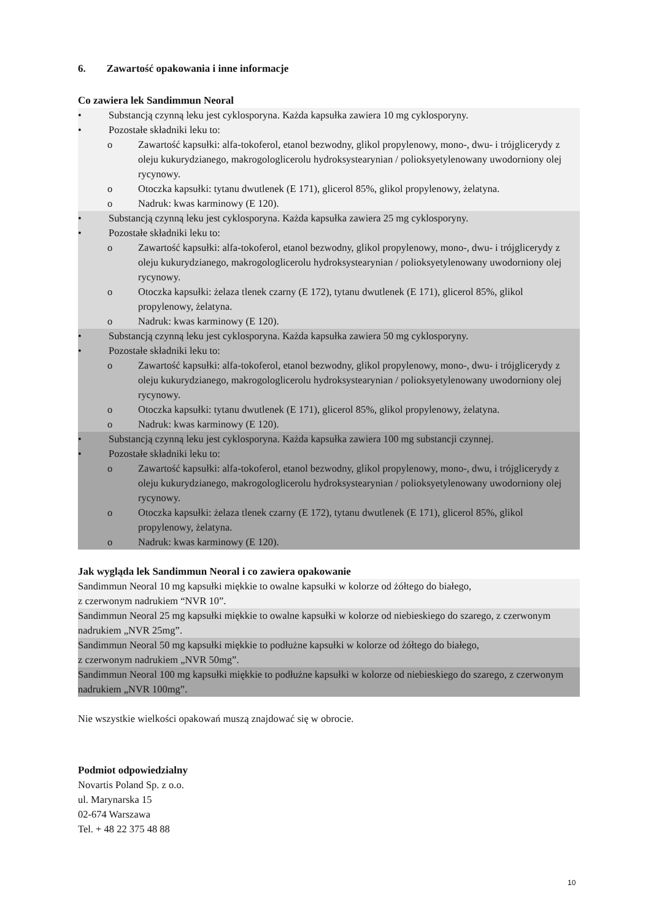6. Zawartość opakowania i inne informacje
Co zawiera lek Sandimmun Neoral
• Substancją czynną leku jest cyklosporyna. Każda kapsułka zawiera 10 mg cyklosporyny.
• Pozostałe składniki leku to:
o Zawartość kapsułki: alfa-tokoferol, etanol bezwodny, glikol propylenowy, mono-, dwu- i trójglicerydy z oleju kukurydzianego, makrogologlicerolu hydroksystearynian / polioksyetylenowany uwodorniony olej rycynowy.
o Otoczka kapsułki: tytanu dwutlenek (E 171), glicerol 85%, glikol propylenowy, żelatyna.
o Nadruk: kwas karminowy (E 120).
• Substancją czynną leku jest cyklosporyna. Każda kapsułka zawiera 25 mg cyklosporyny.
• Pozostałe składniki leku to:
o Zawartość kapsułki: alfa-tokoferol, etanol bezwodny, glikol propylenowy, mono-, dwu- i trójglicerydy z oleju kukurydzianego, makrogologlicerolu hydroksystearynian / polioksyetylenowany uwodorniony olej rycynowy.
o Otoczka kapsułki: żelaza tlenek czarny (E 172), tytanu dwutlenek (E 171), glicerol 85%, glikol propylenowy, żelatyna.
o Nadruk: kwas karminowy (E 120).
• Substancją czynną leku jest cyklosporyna. Każda kapsułka zawiera 50 mg cyklosporyny.
• Pozostałe składniki leku to:
o Zawartość kapsułki: alfa-tokoferol, etanol bezwodny, glikol propylenowy, mono-, dwu- i trójglicerydy z oleju kukurydzianego, makrogologlicerolu hydroksystearynian / polioksyetylenowany uwodorniony olej rycynowy.
o Otoczka kapsułki: tytanu dwutlenek (E 171), glicerol 85%, glikol propylenowy, żelatyna.
o Nadruk: kwas karminowy (E 120).
• Substancją czynną leku jest cyklosporyna. Każda kapsułka zawiera 100 mg substancji czynnej.
• Pozostałe składniki leku to:
o Zawartość kapsułki: alfa-tokoferol, etanol bezwodny, glikol propylenowy, mono-, dwu, i trójglicerydy z oleju kukurydzianego, makrogologlicerolu hydroksystearynian / polioksyetylenowany uwodorniony olej rycynowy.
o Otoczka kapsułki: żelaza tlenek czarny (E 172), tytanu dwutlenek (E 171), glicerol 85%, glikol propylenowy, żelatyna.
o Nadruk: kwas karminowy (E 120).
Jak wygląda lek Sandimmun Neoral i co zawiera opakowanie
Sandimmun Neoral 10 mg kapsułki miękkie to owalne kapsułki w kolorze od żółtego do białego,
z czerwonym nadrukiem “NVR 10”.
Sandimmun Neoral 25 mg kapsułki miękkie to owalne kapsułki w kolorze od niebieskiego do szarego, z czerwonym nadrukiem „NVR 25mg”.
Sandimmun Neoral 50 mg kapsułki miękkie to podłużne kapsułki w kolorze od żółtego do białego,
z czerwonym nadrukiem „NVR 50mg”.
Sandimmun Neoral 100 mg kapsułki miękkie to podłużne kapsułki w kolorze od niebieskiego do szarego, z czerwonym nadrukiem „NVR 100mg”.
Nie wszystkie wielkości opakowań muszą znajdować się w obrocie.
Podmiot odpowiedzialny
Novartis Poland Sp. z o.o.
ul. Marynarska 15
02-674 Warszawa
Tel. + 48 22 375 48 88
10